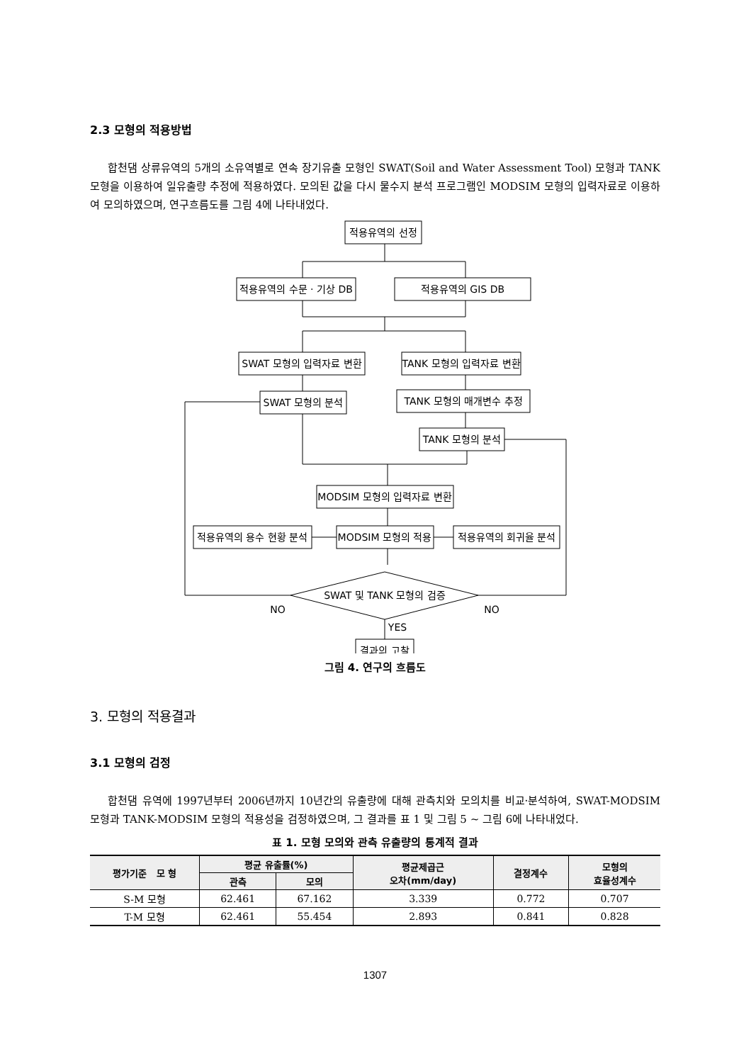2.3 모형의 적용방법
합천댐 상류유역의 5개의 소유역별로 연속 장기유출 모형인 SWAT(Soil and Water Assessment Tool) 모형과 TANK 모형을 이용하여 일유출량 추정에 적용하였다. 모의된 값을 다시 물수지 분석 프로그램인 MODSIM 모형의 입력자료로 이용하여 모의하였으며, 연구흐름도를 그림 4에 나타내었다.
적용유역의 선정
적용유역의 수문 · 기상 DB
적용유역의 GIS DB
SWAT 모형의 입력자료 변환
TANK 모형의 입력자료 변환
SWAT 모형의 분석
TANK 모형의 매개변수 추정
TANK 모형의 분석
MODSIM 모형의 입력자료 변환
적용유역의 용수 현황 분석
MODSIM 모형의 적용
적용유역의 회귀율 분석
SWAT 및 TANK 모형의 검증
NO
NO
YES
결과의 고찰
그림 4. 연구의 흐름도
3. 모형의 적용결과
3.1 모형의 검정
합천댐 유역에 1997년부터 2006년까지 10년간의 유출량에 대해 관측치와 모의치를 비교·분석하여, SWAT-MODSIM 모형과 TANK-MODSIM 모형의 적용성을 검정하였으며, 그 결과를 표 1 및 그림 5 ~ 그림 6에 나타내었다.
표 1. 모형 모의와 관측 유출량의 통계적 결과
| 평가기준 모 형 | 평균 유출률(%) | | 평균제곱근 오차(mm/day) | 결정계수 | 모형의 효율성계수 |
| --- | --- | --- | --- | --- | --- |
| | 관측 | 모의 | | | |
| S-M 모형 | 62.461 | 67.162 | 3.339 | 0.772 | 0.707 |
| T-M 모형 | 62.461 | 55.454 | 2.893 | 0.841 | 0.828 |
1307